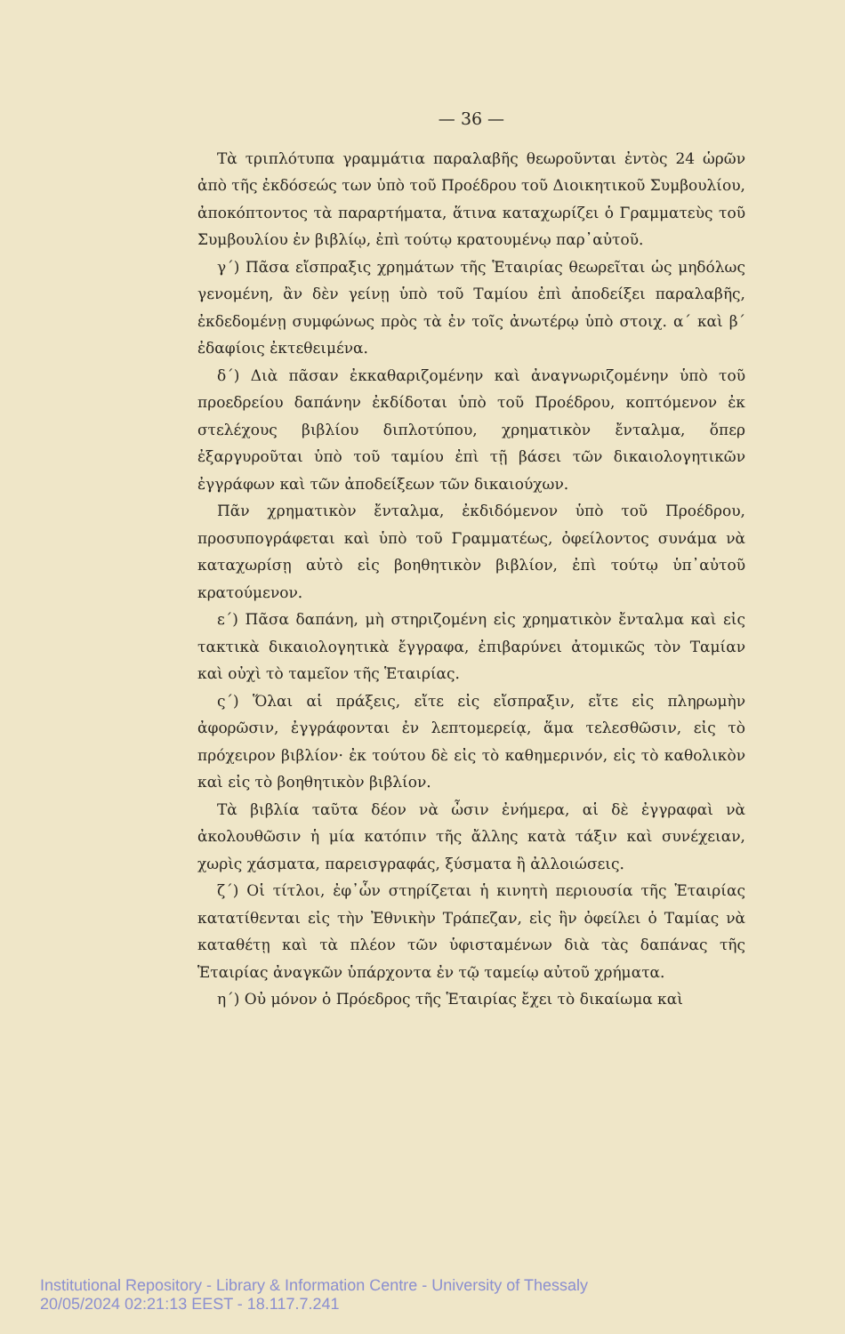— 36 —
Τὰ τριπλότυπα γραμμάτια παραλαβῆς θεωροῦνται ἐντὸς 24 ὡρῶν ἀπὸ τῆς ἐκδόσεώς των ὑπὸ τοῦ Προέδρου τοῦ Διοικητικοῦ Συμβουλίου, ἀποκόπτοντος τὰ παραρτήματα, ἅτινα καταχωρίζει ὁ Γραμματεὺς τοῦ Συμβουλίου ἐν βιβλίῳ, ἐπὶ τούτῳ κρατουμένῳ παρ᾽αὐτοῦ.
γ΄) Πᾶσα εἴσπραξις χρημάτων τῆς Ἑταιρίας θεωρεῖται ὡς μηδόλως γενομένη, ἂν δὲν γείνῃ ὑπὸ τοῦ Ταμίου ἐπὶ ἀποδείξει παραλαβῆς, ἐκδεδομένῃ συμφώνως πρὸς τὰ ἐν τοῖς ἀνωτέρῳ ὑπὸ στοιχ. α΄ καὶ β΄ ἐδαφίοις ἐκτεθειμένα.
δ΄) Διὰ πᾶσαν ἐκκαθαριζομένην καὶ ἀναγνωριζομένην ὑπὸ τοῦ προεδρείου δαπάνην ἐκδίδοται ὑπὸ τοῦ Προέδρου, κοπτόμενον ἐκ στελέχους βιβλίου διπλοτύπου, χρηματικὸν ἔνταλμα, ὅπερ ἐξαργυροῦται ὑπὸ τοῦ ταμίου ἐπὶ τῇ βάσει τῶν δικαιολογητικῶν ἐγγράφων καὶ τῶν ἀποδείξεων τῶν δικαιούχων.
Πᾶν χρηματικὸν ἔνταλμα, ἐκδιδόμενον ὑπὸ τοῦ Προέδρου, προσυπογράφεται καὶ ὑπὸ τοῦ Γραμματέως, ὀφείλοντος συνάμα νὰ καταχωρίσῃ αὐτὸ εἰς βοηθητικὸν βιβλίον, ἐπὶ τούτῳ ὑπ᾽αὐτοῦ κρατούμενον.
ε΄) Πᾶσα δαπάνη, μὴ στηριζομένη εἰς χρηματικὸν ἔνταλμα καὶ εἰς τακτικὰ δικαιολογητικὰ ἔγγραφα, ἐπιβαρύνει ἀτομικῶς τὸν Ταμίαν καὶ οὐχὶ τὸ ταμεῖον τῆς Ἑταιρίας.
ς΄) Ὅλαι αἱ πράξεις, εἴτε εἰς εἴσπραξιν, εἴτε εἰς πληρωμὴν ἀφορῶσιν, ἐγγράφονται ἐν λεπτομερείᾳ, ἅμα τελεσθῶσιν, εἰς τὸ πρόχειρον βιβλίον· ἐκ τούτου δὲ εἰς τὸ καθημερινόν, εἰς τὸ καθολικὸν καὶ εἰς τὸ βοηθητικὸν βιβλίον.
Τὰ βιβλία ταῦτα δέον νὰ ὦσιν ἐνήμερα, αἱ δὲ ἐγγραφαὶ νὰ ἀκολουθῶσιν ἡ μία κατόπιν τῆς ἄλλης κατὰ τάξιν καὶ συνέχειαν, χωρὶς χάσματα, παρεισγραφάς, ξύσματα ἢ ἀλλοιώσεις.
ζ΄) Οἱ τίτλοι, ἐφ᾽ὧν στηρίζεται ἡ κινητὴ περιουσία τῆς Ἑταιρίας κατατίθενται εἰς τὴν Ἐθνικὴν Τράπεζαν, εἰς ἣν ὀφείλει ὁ Ταμίας νὰ καταθέτῃ καὶ τὰ πλέον τῶν ὑφισταμένων διὰ τὰς δαπάνας τῆς Ἑταιρίας ἀναγκῶν ὑπάρχοντα ἐν τῷ ταμείῳ αὐτοῦ χρήματα.
η΄) Οὐ μόνον ὁ Πρόεδρος τῆς Ἑταιρίας ἔχει τὸ δικαίωμα καὶ
Institutional Repository - Library & Information Centre - University of Thessaly
20/05/2024 02:21:13 EEST - 18.117.7.241